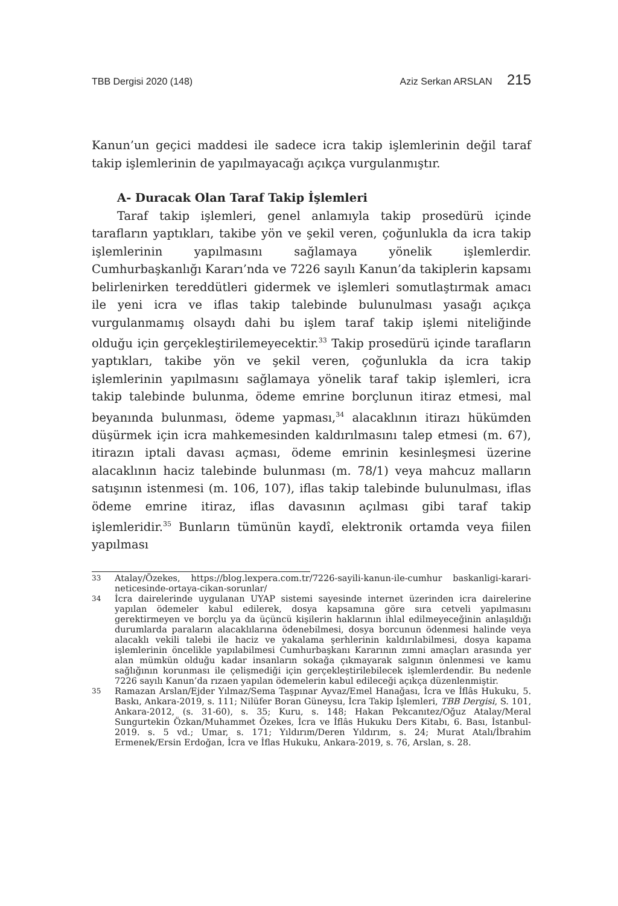TBB Dergisi 2020 (148) Aziz Serkan ARSLAN 215
Kanun’un geçici maddesi ile sadece icra takip işlemlerinin değil taraf takip işlemlerinin de yapılmayacağı açıkça vurgulanmıştır.
A- Duracak Olan Taraf Takip İşlemleri
Taraf takip işlemleri, genel anlamıyla takip prosedürü içinde tarafların yaptıkları, takibe yön ve şekil veren, çoğunlukla da icra takip işlemlerinin yapılmasını sağlamaya yönelik işlemlerdir. Cumhurbaşkanlığı Kararı’nda ve 7226 sayılı Kanun’da takiplerin kapsamı belirlenirken tereddütleri gidermek ve işlemleri somutlaştırmak amacı ile yeni icra ve iflas takip talebinde bulunulması yasağı açıkça vurgulanmamış olsaydı dahi bu işlem taraf takip işlemi niteliğinde olduğu için gerçekleştirilemeyecektir.<sup>33</sup> Takip prosedürü içinde tarafların yaptıkları, takibe yön ve şekil veren, çoğunlukla da icra takip işlemlerinin yapılmasını sağlamaya yönelik taraf takip işlemleri, icra takip talebinde bulunma, ödeme emrine borçlunun itiraz etmesi, mal beyanında bulunması, ödeme yapması,<sup>34</sup> alacaklının itirazı hükümden düşürmek için icra mahkemesinden kaldırılmasını talep etmesi (m. 67), itirazın iptali davası açması, ödeme emrinin kesinleşmesi üzerine alacaklının haciz talebinde bulunması (m. 78/1) veya mahcuz malların satışının istenmesi (m. 106, 107), iflas takip talebinde bulunulması, iflas ödeme emrine itiraz, iflas davasının açılması gibi taraf takip işlemleridir.<sup>35</sup> Bunların tümünün kaydî, elektronik ortamda veya fiilen yapılması
33 Atalay/Özekes, https://blog.lexpera.com.tr/7226-sayili-kanun-ile-cumhur baskanligi-karari-neticesinde-ortaya-cikan-sorunlar/
34 İcra dairelerinde uygulanan UYAP sistemi sayesinde internet üzerinden icra dairelerine yapılan ödemeler kabul edilerek, dosya kapsamına göre sıra cetveli yapılmasını gerektirmeyen ve borçlu ya da üçüncü kişilerin haklarının ihlal edilmeyeceğinin anlaşıldığı durumlarda paraların alacaklılarına ödenebilmesi, dosya borcunun ödenmesi halinde veya alacaklı vekili talebi ile haciz ve yakalama şerhlerinin kaldırılabilmesi, dosya kapama işlemlerinin öncelikle yapılabilmesi Cumhurbaşkanı Kararının zımni amaçları arasında yer alan mümkün olduğu kadar insanların sokağa çıkmayarak salgının önlenmesi ve kamu sağlığının korunması ile çelişmediği için gerçekleştirilebilecek işlemlerdendir. Bu nedenle 7226 sayılı Kanun’da rızaen yapılan ödemelerin kabul edileceği açıkça düzenlenmiştir.
35 Ramazan Arslan/Ejder Yılmaz/Sema Taşpınar Ayvaz/Emel Hanağası, İcra ve İflâs Hukuku, 5. Baskı, Ankara-2019, s. 111; Nilüfer Boran Güneysu, İcra Takip İşlemleri, TBB Dergisi, S. 101, Ankara-2012, (s. 31-60), s. 35; Kuru, s. 148; Hakan Pekcanıtez/Oğuz Atalay/Meral Sungurtekin Özkan/Muhammet Özekes, İcra ve İflâs Hukuku Ders Kitabı, 6. Bası, İstanbul-2019. s. 5 vd.; Umar, s. 171; Yıldırım/Deren Yıldırım, s. 24; Murat Atalı/İbrahim Ermenek/Ersin Erdoğan, İcra ve İflas Hukuku, Ankara-2019, s. 76, Arslan, s. 28.